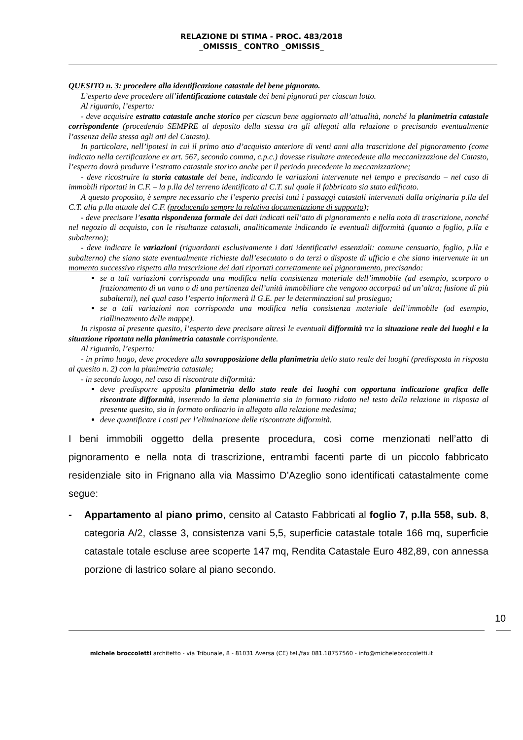RELAZIONE DI STIMA - PROC. 483/2018
_OMISSIS_ CONTRO _OMISSIS_
QUESITO n. 3: procedere alla identificazione catastale del bene pignorato.
L’esperto deve procedere all’identificazione catastale dei beni pignorati per ciascun lotto.
Al riguardo, l’esperto:
- deve acquisire estratto catastale anche storico per ciascun bene aggiornato all’attualità, nonché la planimetria catastale corrispondente (procedendo SEMPRE al deposito della stessa tra gli allegati alla relazione o precisando eventualmente l’assenza della stessa agli atti del Catasto).
In particolare, nell’ipotesi in cui il primo atto d’acquisto anteriore di venti anni alla trascrizione del pignoramento (come indicato nella certificazione ex art. 567, secondo comma, c.p.c.) dovesse risultare antecedente alla meccanizzazione del Catasto, l’esperto dovrà produrre l’estratto catastale storico anche per il periodo precedente la meccanizzazione;
- deve ricostruire la storia catastale del bene, indicando le variazioni intervenute nel tempo e precisando – nel caso di immobili riportati in C.F. – la p.lla del terreno identificato al C.T. sul quale il fabbricato sia stato edificato.
A questo proposito, è sempre necessario che l’esperto precisi tutti i passaggi catastali intervenuti dalla originaria p.lla del C.T. alla p.lla attuale del C.F. (producendo sempre la relativa documentazione di supporto);
- deve precisare l’esatta rispondenza formale dei dati indicati nell’atto di pignoramento e nella nota di trascrizione, nonché nel negozio di acquisto, con le risultanze catastali, analiticamente indicando le eventuali difformità (quanto a foglio, p.lla e subalterno);
- deve indicare le variazioni (riguardanti esclusivamente i dati identificativi essenziali: comune censuario, foglio, p.lla e subalterno) che siano state eventualmente richieste dall’esecutato o da terzi o disposte di ufficio e che siano intervenute in un momento successivo rispetto alla trascrizione dei dati riportati correttamente nel pignoramento, precisando:
se a tali variazioni corrisponda una modifica nella consistenza materiale dell’immobile (ad esempio, scorporo o frazionamento di un vano o di una pertinenza dell’unità immobiliare che vengono accorpati ad un’altra; fusione di più subalterni), nel qual caso l’esperto informerà il G.E. per le determinazioni sul prosieguo;
se a tali variazioni non corrisponda una modifica nella consistenza materiale dell’immobile (ad esempio, riallineamento delle mappe).
In risposta al presente quesito, l’esperto deve precisare altresì le eventuali difformità tra la situazione reale dei luoghi e la situazione riportata nella planimetria catastale corrispondente.
Al riguardo, l’esperto:
- in primo luogo, deve procedere alla sovrapposizione della planimetria dello stato reale dei luoghi (predisposta in risposta al quesito n. 2) con la planimetria catastale;
- in secondo luogo, nel caso di riscontrate difformità:
deve predisporre apposita planimetria dello stato reale dei luoghi con opportuna indicazione grafica delle riscontrate difformità, inserendo la detta planimetria sia in formato ridotto nel testo della relazione in risposta al presente quesito, sia in formato ordinario in allegato alla relazione medesima;
deve quantificare i costi per l’eliminazione delle riscontrate difformità.
I beni immobili oggetto della presente procedura, così come menzionati nell’atto di pignoramento e nella nota di trascrizione, entrambi facenti parte di un piccolo fabbricato residenziale sito in Frignano alla via Massimo D’Azeglio sono identificati catastalmente come segue:
- Appartamento al piano primo, censito al Catasto Fabbricati al foglio 7, p.lla 558, sub. 8, categoria A/2, classe 3, consistenza vani 5,5, superficie catastale totale 166 mq, superficie catastale totale escluse aree scoperte 147 mq, Rendita Catastale Euro 482,89, con annessa porzione di lastrico solare al piano secondo.
10
michele broccoletti architetto - via Tribunale, 8 - 81031 Aversa (CE) tel./fax 081.18757560 - info@michelebroccoletti.it